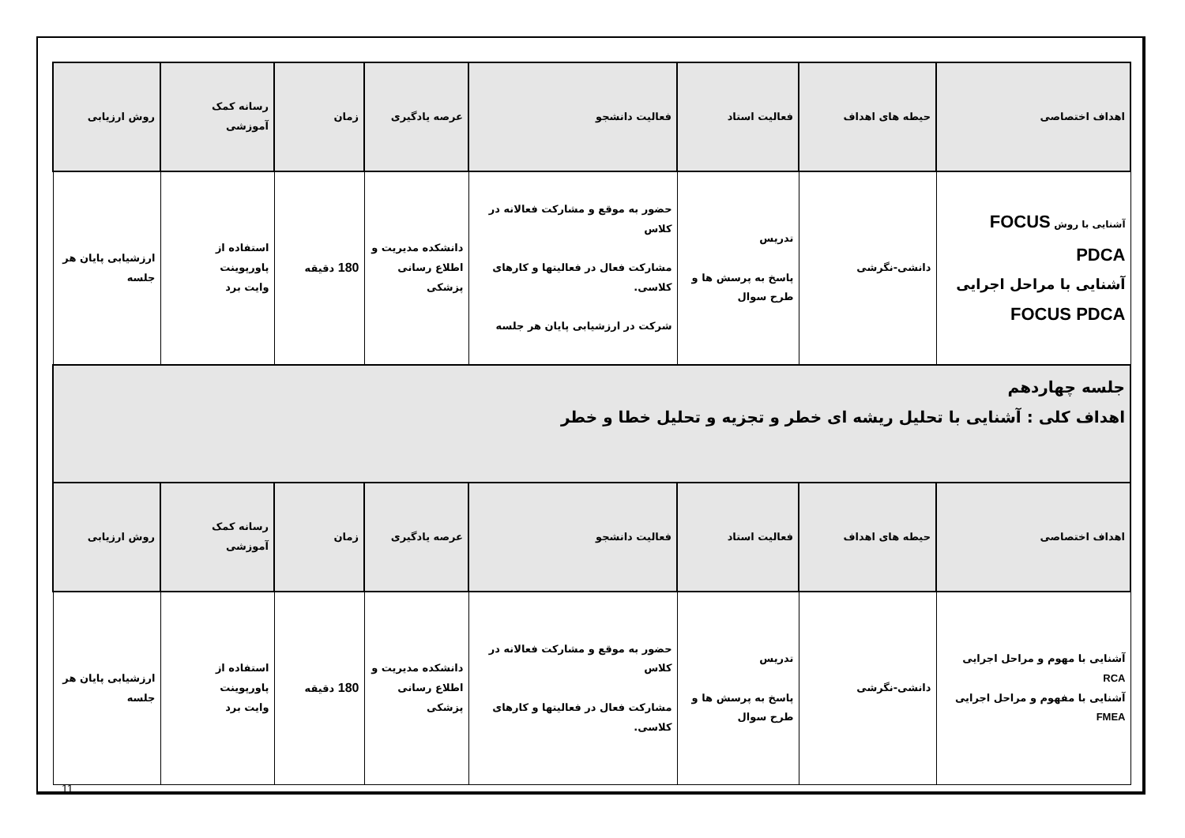| اهداف اختصاصی | حیطه های اهداف | فعالیت استاد | فعالیت دانشجو | عرصه یادگیری | زمان | رسانه کمک آموزشی | روش ارزیابی |
| --- | --- | --- | --- | --- | --- | --- | --- |
| آشنایی با روش FOCUS PDCA آشنایی با مراحل اجرایی FOCUS PDCA | دانشی-نگرشی | تدریس پاسخ به پرسش ها و طرح سوال | حضور به موقع و مشارکت فعالانه در کلاس مشارکت فعال در فعالیتها و کارهای کلاسی. شرکت در ارزشیابی پایان هر جلسه | دانشکده مدیریت و اطلاع رسانی پزشکی | 180 دقیقه | استفاده از پاورپوینت وایت برد | ارزشیابی پایان هر جلسه |
| جلسه چهاردهم اهداف کلی : آشنایی با تحلیل ریشه ای خطر و تجزیه و تحلیل خطا و خطر | | | | | | | |
| اهداف اختصاصی | حیطه های اهداف | فعالیت استاد | فعالیت دانشجو | عرصه یادگیری | زمان | رسانه کمک آموزشی | روش ارزیابی |
| آشنایی با مهوم و مراحل اجرایی RCA آشنایی با مفهوم و مراحل اجرایی FMEA | دانشی-نگرشی | تدریس پاسخ به پرسش ها و طرح سوال | حضور به موقع و مشارکت فعالانه در کلاس مشارکت فعال در فعالیتها و کارهای کلاسی. | دانشکده مدیریت و اطلاع رسانی پزشکی | 180 دقیقه | استفاده از پاورپوینت وایت برد | ارزشیابی پایان هر جلسه |
11